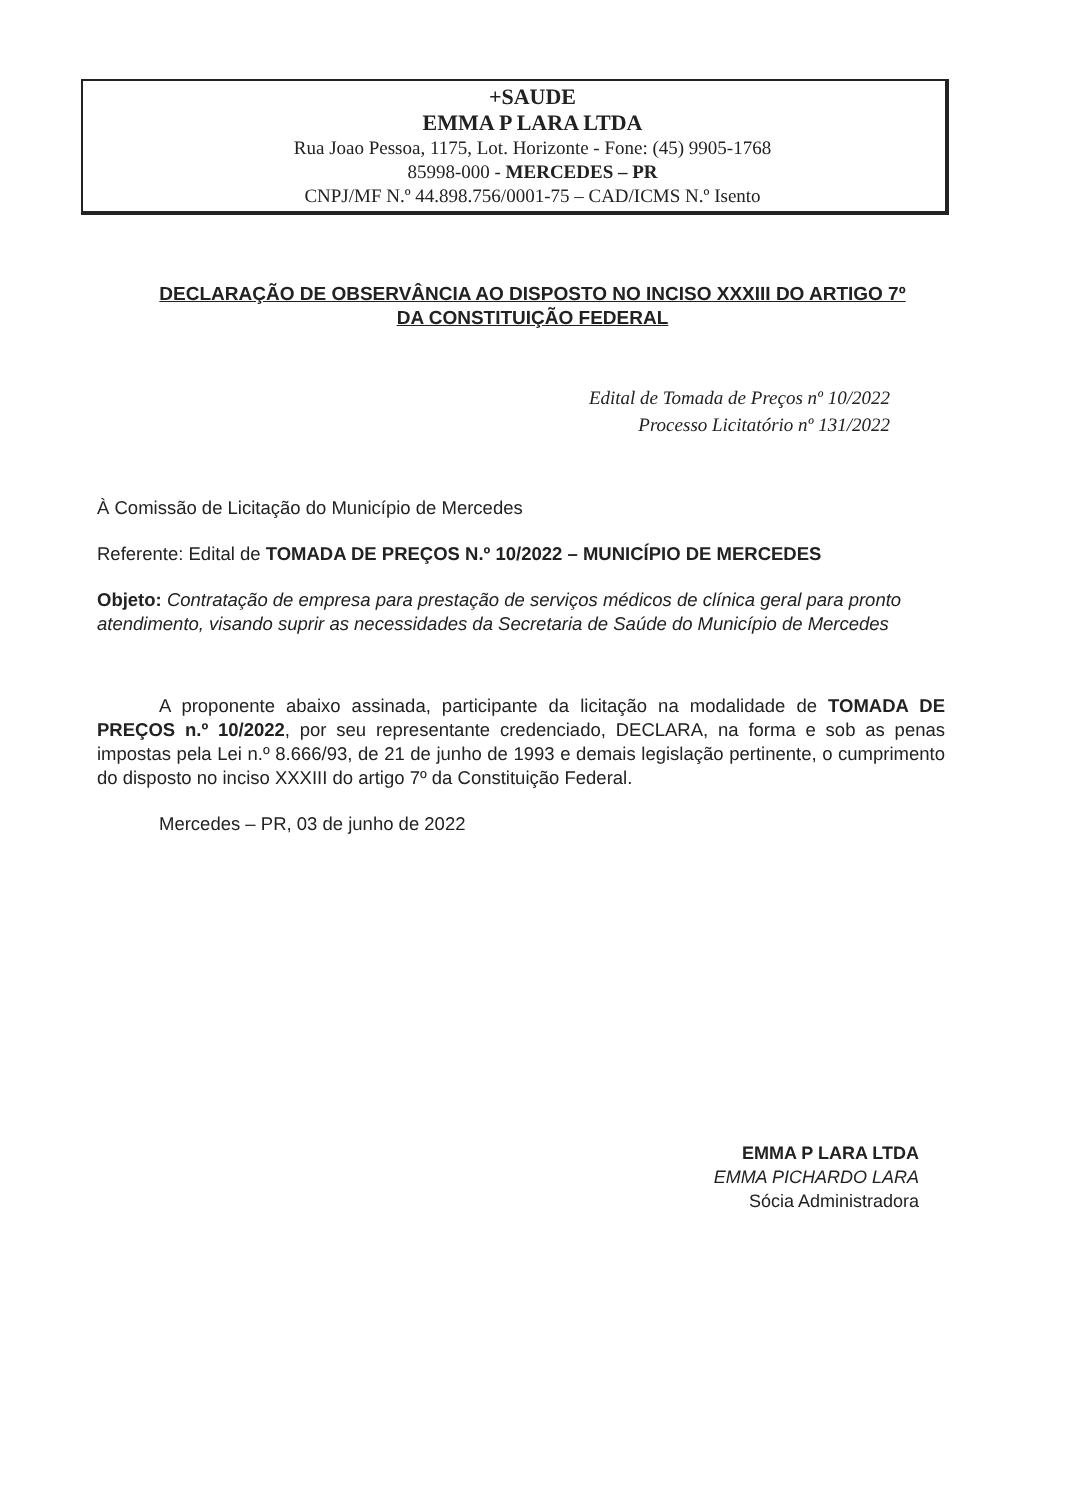+SAUDE
EMMA P LARA LTDA
Rua Joao Pessoa, 1175, Lot. Horizonte - Fone: (45) 9905-1768
85998-000 - MERCEDES – PR
CNPJ/MF N.º 44.898.756/0001-75 – CAD/ICMS N.º Isento
DECLARAÇÃO DE OBSERVÂNCIA AO DISPOSTO NO INCISO XXXIII DO ARTIGO 7º
DA CONSTITUIÇÃO FEDERAL
Edital de Tomada de Preços nº 10/2022
Processo Licitatório nº 131/2022
À Comissão de Licitação do Município de Mercedes
Referente: Edital de TOMADA DE PREÇOS N.º 10/2022 – MUNICÍPIO DE MERCEDES
Objeto: Contratação de empresa para prestação de serviços médicos de clínica geral para pronto atendimento, visando suprir as necessidades da Secretaria de Saúde do Município de Mercedes
A proponente abaixo assinada, participante da licitação na modalidade de TOMADA DE PREÇOS n.º 10/2022, por seu representante credenciado, DECLARA, na forma e sob as penas impostas pela Lei n.º 8.666/93, de 21 de junho de 1993 e demais legislação pertinente, o cumprimento do disposto no inciso XXXIII do artigo 7º da Constituição Federal.
Mercedes – PR, 03 de junho de 2022
EMMA P LARA LTDA
EMMA PICHARDO LARA
Sócia Administradora